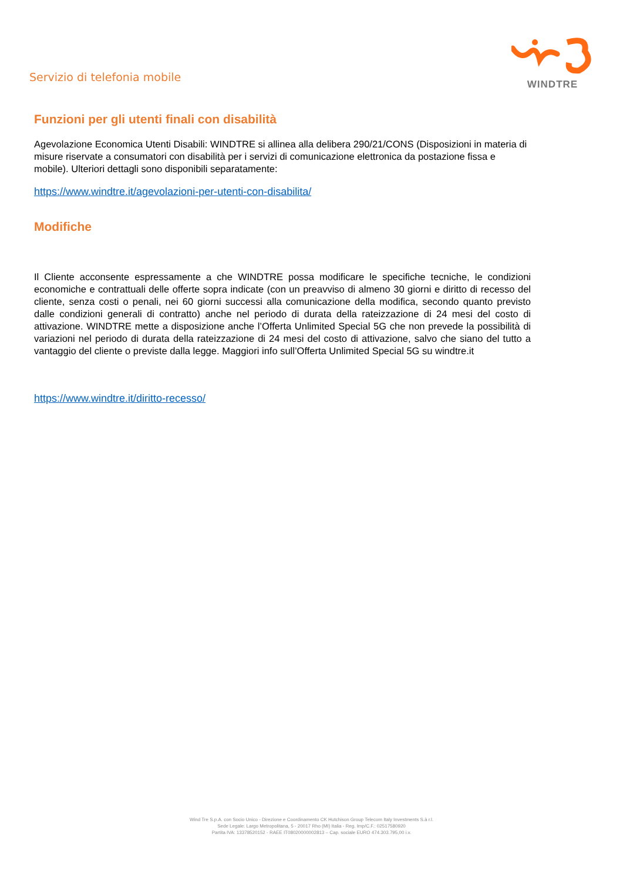Servizio di telefonia mobile
WINDTRE
Funzioni per gli utenti finali con disabilità
Agevolazione Economica Utenti Disabili: WINDTRE si allinea alla delibera 290/21/CONS (Disposizioni in materia di misure riservate a consumatori con disabilità per i servizi di comunicazione elettronica da postazione fissa e mobile). Ulteriori dettagli sono disponibili separatamente:
https://www.windtre.it/agevolazioni-per-utenti-con-disabilita/
Modifiche
Il Cliente acconsente espressamente a che WINDTRE possa modificare le specifiche tecniche, le condizioni economiche e contrattuali delle offerte sopra indicate (con un preavviso di almeno 30 giorni e diritto di recesso del cliente, senza costi o penali, nei 60 giorni successi alla comunicazione della modifica, secondo quanto previsto dalle condizioni generali di contratto) anche nel periodo di durata della rateizzazione di 24 mesi del costo di attivazione. WINDTRE mette a disposizione anche l’Offerta Unlimited Special 5G che non prevede la possibilità di variazioni nel periodo di durata della rateizzazione di 24 mesi del costo di attivazione, salvo che siano del tutto a vantaggio del cliente o previste dalla legge. Maggiori info sull’Offerta Unlimited Special 5G su windtre.it
https://www.windtre.it/diritto-recesso/
Wind Tre S.p.A. con Socio Unico - Direzione e Coordinamento CK Hutchison Group Telecom Italy Investments S.à r.l.
Sede Legale: Largo Metropolitana, 5 - 20017 Rho (MI) Italia - Reg. Imp/C.F.: 02517580920
Partita IVA: 13378520152 - RAEE IT08020000002813 – Cap. sociale EURO 474.303.795,00 i.v.